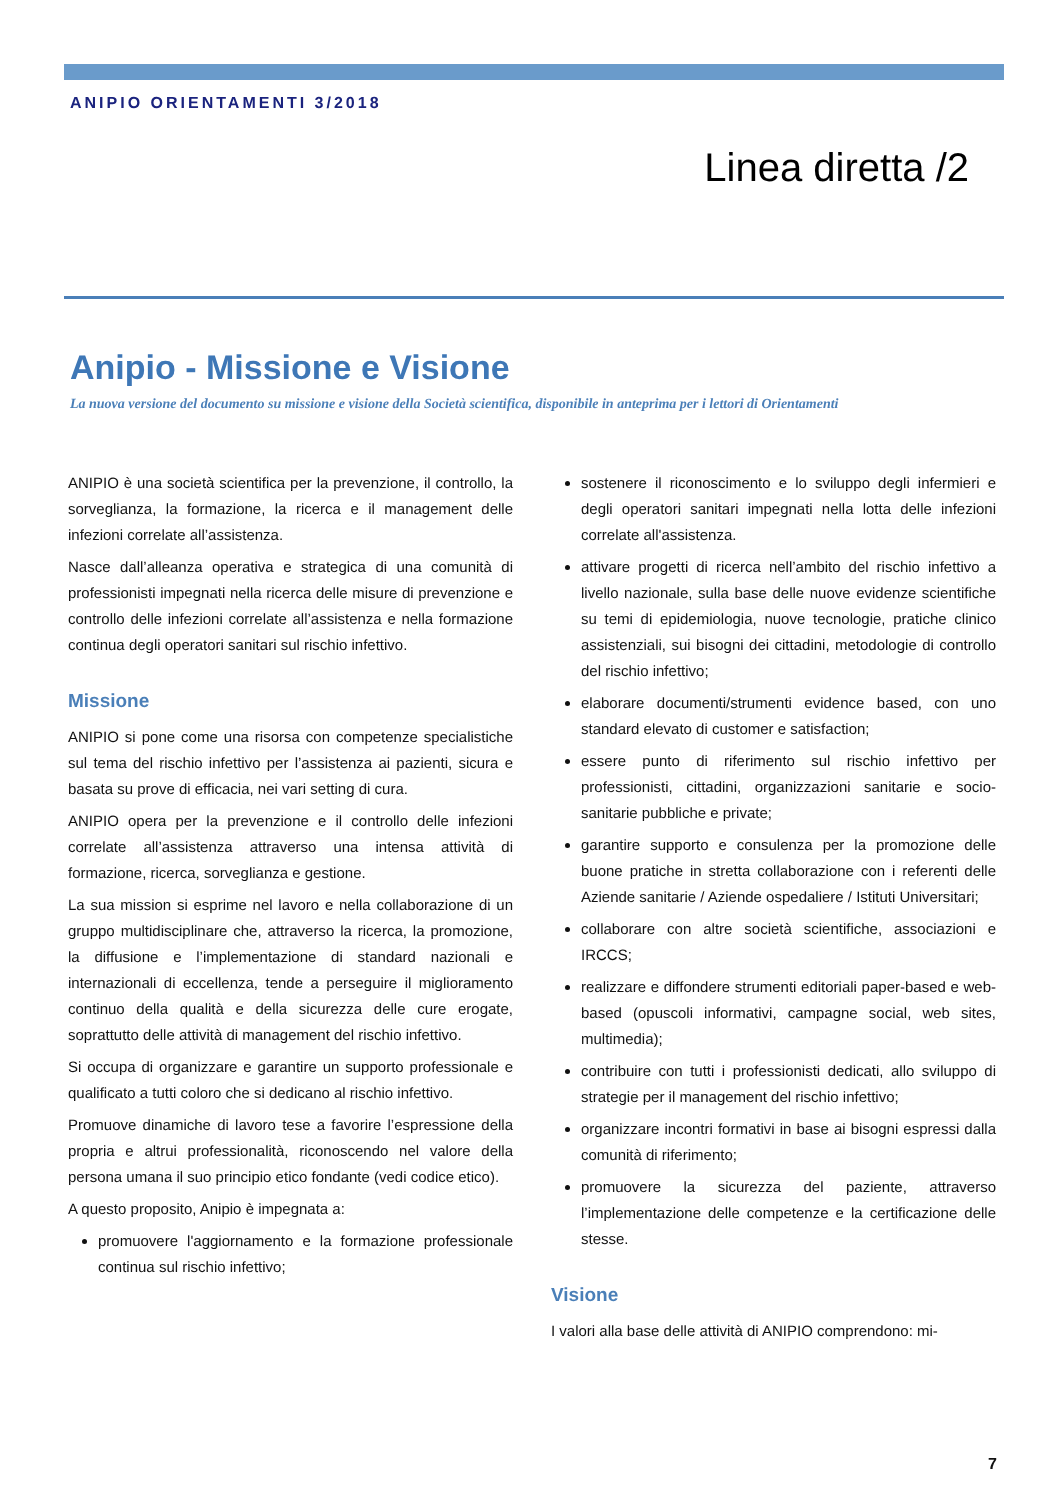ANIPIO ORIENTAMENTI 3/2018
Linea diretta /2
Anipio - Missione e Visione
La nuova versione del documento su missione e visione della Società scientifica, disponibile in anteprima per i lettori di Orientamenti
ANIPIO è una società scientifica per la prevenzione, il controllo, la sorveglianza, la formazione, la ricerca e il management delle infezioni correlate all’assistenza.
Nasce dall’alleanza operativa e strategica di una comunità di professionisti impegnati nella ricerca delle misure di prevenzione e controllo delle infezioni correlate all’assistenza e nella formazione continua degli operatori sanitari sul rischio infettivo.
Missione
ANIPIO si pone come una risorsa con competenze specialistiche sul tema del rischio infettivo per l’assistenza ai pazienti, sicura e basata su prove di efficacia, nei vari setting di cura.
ANIPIO opera per la prevenzione e il controllo delle infezioni correlate all’assistenza attraverso una intensa attività di formazione, ricerca, sorveglianza e gestione.
La sua mission si esprime nel lavoro e nella collaborazione di un gruppo multidisciplinare che, attraverso la ricerca, la promozione, la diffusione e l’implementazione di standard nazionali e internazionali di eccellenza, tende a perseguire il miglioramento continuo della qualità e della sicurezza delle cure erogate, soprattutto delle attività di management del rischio infettivo.
Si occupa di organizzare e garantire un supporto professionale e qualificato a tutti coloro che si dedicano al rischio infettivo.
Promuove dinamiche di lavoro tese a favorire l’espressione della propria e altrui professionalità, riconoscendo nel valore della persona umana il suo principio etico fondante (vedi codice etico).
A questo proposito, Anipio è impegnata a:
promuovere l'aggiornamento e la formazione professionale continua sul rischio infettivo;
sostenere il riconoscimento e lo sviluppo degli infermieri e degli operatori sanitari impegnati nella lotta delle infezioni correlate all'assistenza.
attivare progetti di ricerca nell’ambito del rischio infettivo a livello nazionale, sulla base delle nuove evidenze scientifiche su temi di epidemiologia, nuove tecnologie, pratiche clinico assistenziali, sui bisogni dei cittadini, metodologie di controllo del rischio infettivo;
elaborare documenti/strumenti evidence based, con uno standard elevato di customer e satisfaction;
essere punto di riferimento sul rischio infettivo per professionisti, cittadini, organizzazioni sanitarie e socio-sanitarie pubbliche e private;
garantire supporto e consulenza per la promozione delle buone pratiche in stretta collaborazione con i referenti delle Aziende sanitarie / Aziende ospedaliere / Istituti Universitari;
collaborare con altre società scientifiche, associazioni e IRCCS;
realizzare e diffondere strumenti editoriali paper-based e web-based (opuscoli informativi, campagne social, web sites, multimedia);
contribuire con tutti i professionisti dedicati, allo sviluppo di strategie per il management del rischio infettivo;
organizzare incontri formativi in base ai bisogni espressi dalla comunità di riferimento;
promuovere la sicurezza del paziente, attraverso l’implementazione delle competenze e la certificazione delle stesse.
Visione
I valori alla base delle attività di ANIPIO comprendono: mi-
7